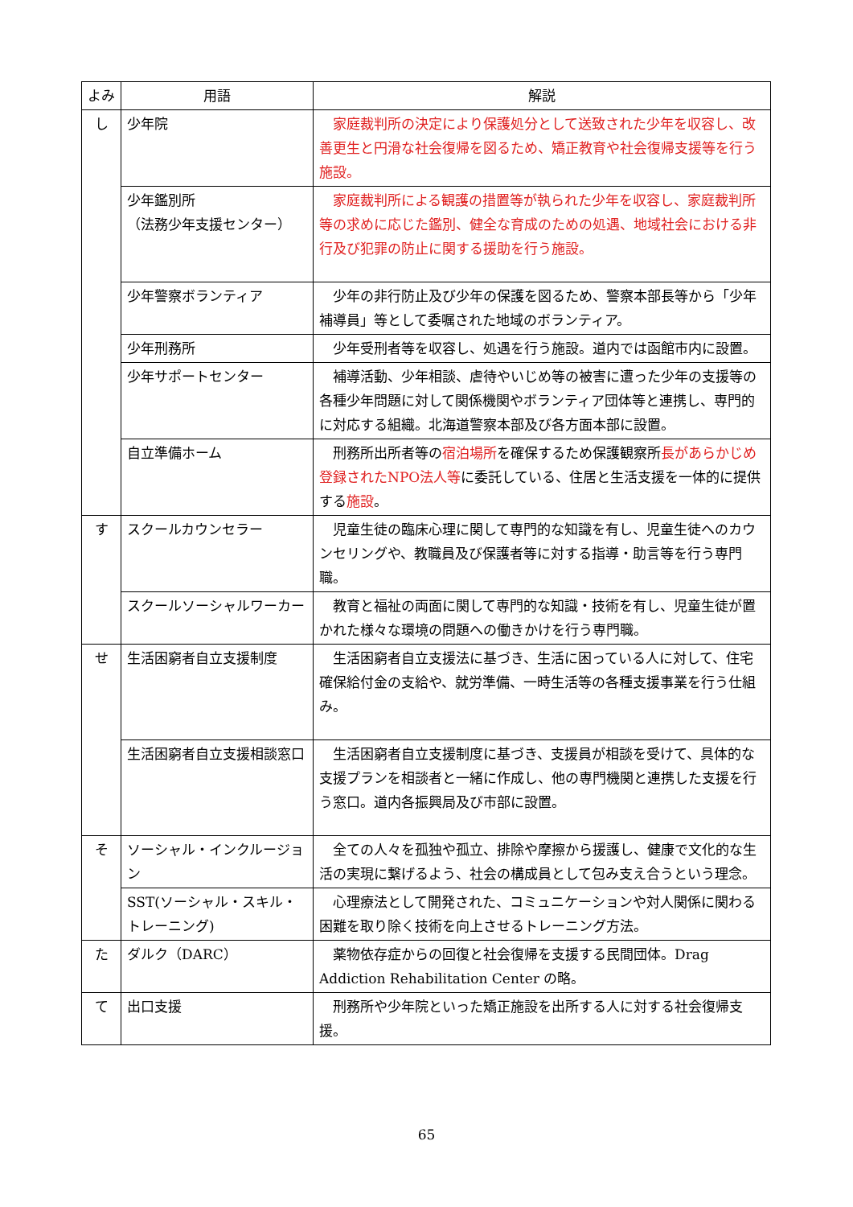| よみ | 用語 | 解説 |
| --- | --- | --- |
| し | 少年院 | 家庭裁判所の決定により保護処分として送致された少年を収容し、改善更生と円滑な社会復帰を図るため、矯正教育や社会復帰支援等を行う施設。 |
| | 少年鑑別所 （法務少年支援センター） | 家庭裁判所による観護の措置等が執られた少年を収容し、家庭裁判所等の求めに応じた鑑別、健全な育成のための処遇、地域社会における非行及び犯罪の防止に関する援助を行う施設。 |
| | 少年警察ボランティア | 少年の非行防止及び少年の保護を図るため、警察本部長等から「少年補導員」等として委嘱された地域のボランティア。 |
| | 少年刑務所 | 少年受刑者等を収容し、処遇を行う施設。道内では函館市内に設置。 |
| | 少年サポートセンター | 補導活動、少年相談、虐待やいじめ等の被害に遭った少年の支援等の各種少年問題に対して関係機関やボランティア団体等と連携し、専門的に対応する組織。北海道警察本部及び各方面本部に設置。 |
| | 自立準備ホーム | 刑務所出所者等の 宿泊場所 を確保するため保護観察所 長があらかじめ登録されたNPO法人等 に委託している、住居と生活支援を一体的に提供する 施設 。 |
| す | スクールカウンセラー | 児童生徒の臨床心理に関して専門的な知識を有し、児童生徒へのカウンセリングや、教職員及び保護者等に対する指導・助言等を行う専門職。 |
| | スクールソーシャルワーカー | 教育と福祉の両面に関して専門的な知識・技術を有し、児童生徒が置かれた様々な環境の問題への働きかけを行う専門職。 |
| せ | 生活困窮者自立支援制度 | 生活困窮者自立支援法に基づき、生活に困っている人に対して、住宅確保給付金の支給や、就労準備、一時生活等の各種支援事業を行う仕組み。 |
| | 生活困窮者自立支援相談窓口 | 生活困窮者自立支援制度に基づき、支援員が相談を受けて、具体的な支援プランを相談者と一緒に作成し、他の専門機関と連携した支援を行う窓口。道内各振興局及び市部に設置。 |
| そ | ソーシャル・インクルージョン | 全ての人々を孤独や孤立、排除や摩擦から援護し、健康で文化的な生活の実現に繋げるよう、社会の構成員として包み支え合うという理念。 |
| | SST(ソーシャル・スキル・トレーニング) | 心理療法として開発された、コミュニケーションや対人関係に関わる困難を取り除く技術を向上させるトレーニング方法。 |
| た | ダルク（DARC） | 薬物依存症からの回復と社会復帰を支援する民間団体。Drag Addiction Rehabilitation Center の略。 |
| て | 出口支援 | 刑務所や少年院といった矯正施設を出所する人に対する社会復帰支援。 |
65